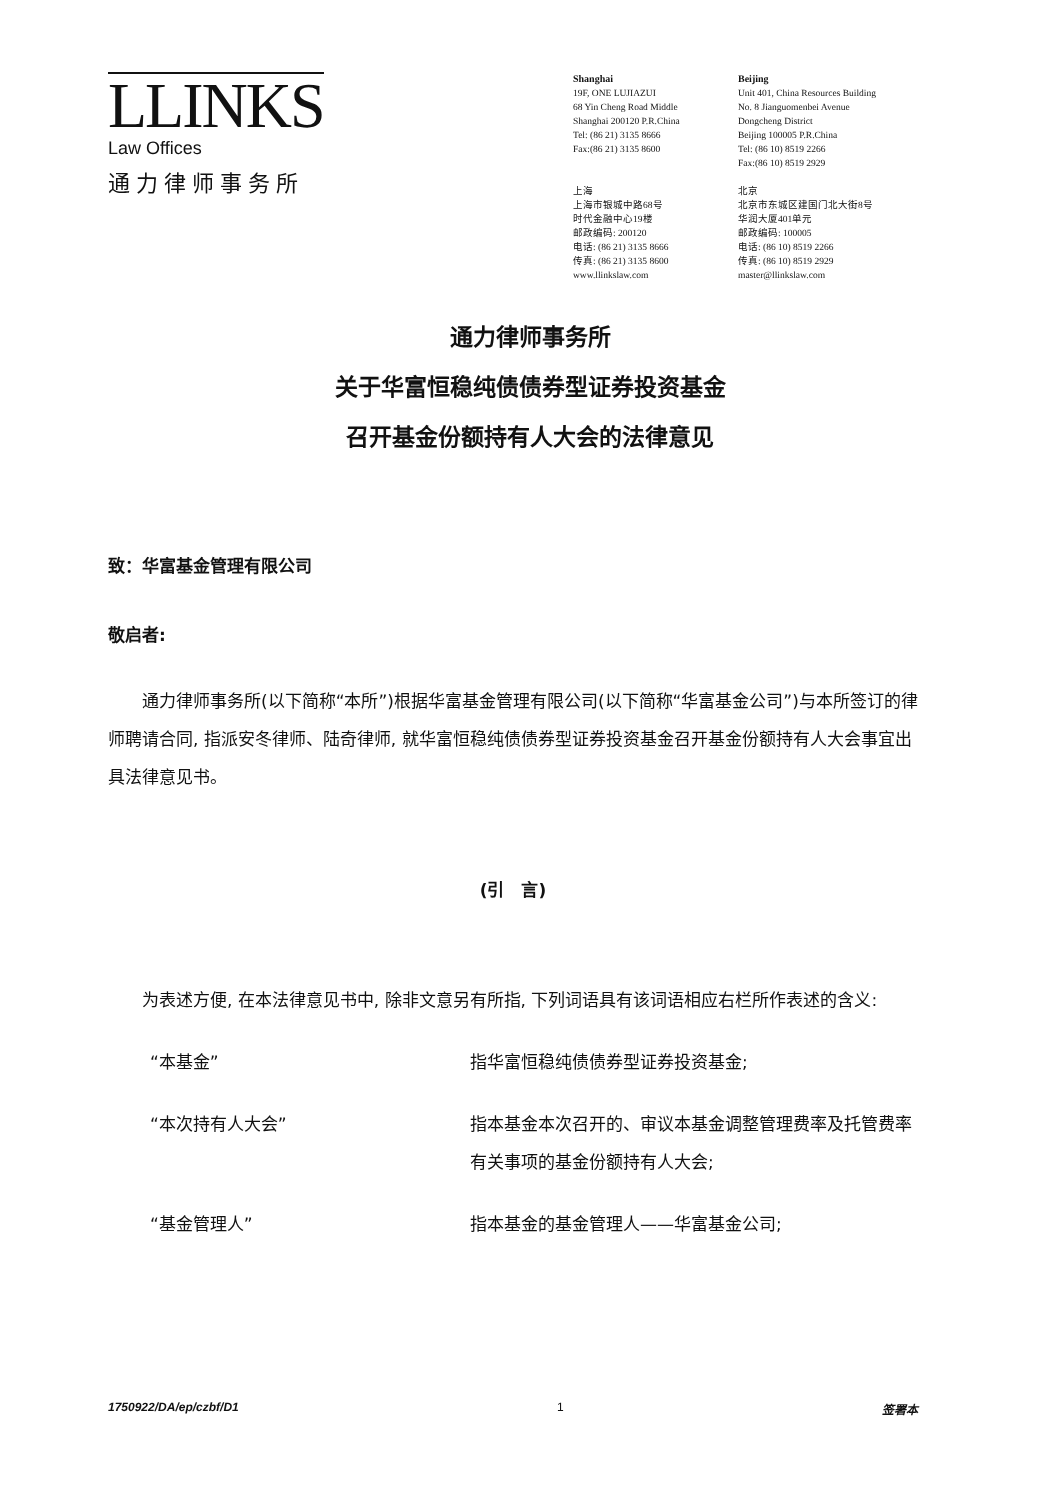LLINKS
Law Offices
通力律师事务所
Shanghai
19F, ONE LUJIAZUI
68 Yin Cheng Road Middle
Shanghai 200120 P.R.China
Tel: (86 21) 3135 8666
Fax:(86 21) 3135 8600
上海
上海市银城中路68号
时代金融中心19楼
邮政编码: 200120
电话: (86 21) 3135 8666
传真: (86 21) 3135 8600
www.llinkslaw.com
Beijing
Unit 401, China Resources Building
No. 8 Jianguomenbei Avenue
Dongcheng District
Beijing 100005 P.R.China
Tel: (86 10) 8519 2266
Fax:(86 10) 8519 2929
北京
北京市东城区建国门北大街8号
华润大厦401单元
邮政编码: 100005
电话: (86 10) 8519 2266
传真: (86 10) 8519 2929
master@llinkslaw.com
通力律师事务所
关于华富恒稳纯债债券型证券投资基金
召开基金份额持有人大会的法律意见
致：华富基金管理有限公司
敬启者:
通力律师事务所(以下简称“本所”)根据华富基金管理有限公司(以下简称“华富基金公司”)与本所签订的律师聘请合同, 指派安冬律师、陆奇律师, 就华富恒稳纯债债券型证券投资基金召开基金份额持有人大会事宜出具法律意见书。
(引　言)
为表述方便, 在本法律意见书中, 除非文意另有所指, 下列词语具有该词语相应右栏所作表述的含义:
“本基金” 指华富恒稳纯债债券型证券投资基金;
“本次持有人大会” 指本基金本次召开的、审议本基金调整管理费率及托管费率有关事项的基金份额持有人大会;
“基金管理人” 指本基金的基金管理人——华富基金公司;
1750922/DA/ep/czbf/D1 1 签署本